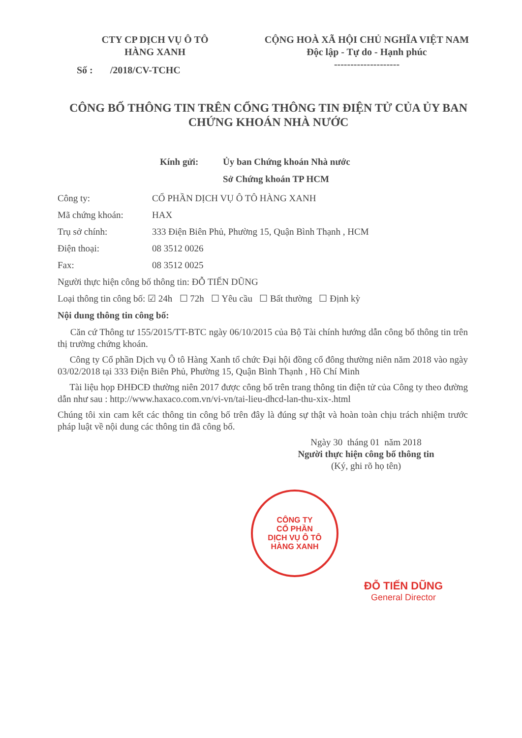CTY CP DỊCH VỤ Ô TÔ
HÀNG XANH
Số : /2018/CV-TCHC
CỘNG HOÀ XÃ HỘI CHỦ NGHĨA VIỆT NAM
Độc lập - Tự do - Hạnh phúc
--------------------
CÔNG BỐ THÔNG TIN TRÊN CỔNG THÔNG TIN ĐIỆN TỬ CỦA ỦY BAN CHỨNG KHOÁN NHÀ NƯỚC
Kính gửi: Ủy ban Chứng khoán Nhà nước
Sở Chứng khoán TP HCM
Công ty: CỔ PHẦN DỊCH VỤ Ô TÔ HÀNG XANH
Mã chứng khoán: HAX
Trụ sở chính: 333 Điện Biên Phủ, Phường 15, Quận Bình Thạnh , HCM
Điện thoại: 08 3512 0026
Fax: 08 3512 0025
Người thực hiện công bố thông tin: ĐỖ TIẾN DŨNG
Loại thông tin công bố: ☑ 24h ☐ 72h ☐ Yêu cầu ☐ Bất thường ☐ Định kỳ
Nội dung thông tin công bố:
Căn cứ Thông tư 155/2015/TT-BTC ngày 06/10/2015 của Bộ Tài chính hướng dẫn công bố thông tin trên thị trường chứng khoán.
Công ty Cổ phần Dịch vụ Ô tô Hàng Xanh tổ chức Đại hội đồng cổ đông thường niên năm 2018 vào ngày 03/02/2018 tại 333 Điện Biên Phủ, Phường 15, Quận Bình Thạnh , Hồ Chí Minh
Tài liệu họp ĐHĐCĐ thường niên 2017 được công bố trên trang thông tin điện tử của Công ty theo đường dẫn như sau : http://www.haxaco.com.vn/vi-vn/tai-lieu-dhcd-lan-thu-xix-.html
Chúng tôi xin cam kết các thông tin công bố trên đây là đúng sự thật và hoàn toàn chịu trách nhiệm trước pháp luật về nội dung các thông tin đã công bố.
Ngày 30 tháng 01 năm 2018
Người thực hiện công bố thông tin
(Ký, ghi rõ họ tên)
CÔNG TY
CỔ PHẦN
DỊCH VỤ Ô TÔ
HÀNG XANH
ĐỖ TIẾN DŨNG
General Director